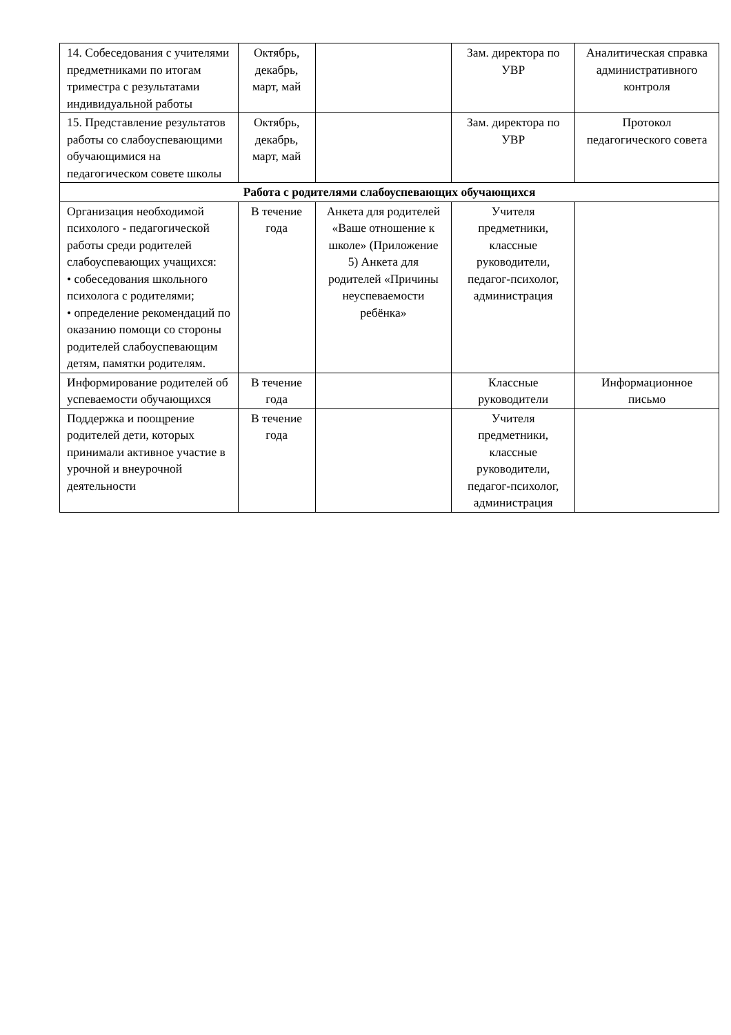| 14. Собеседования с учителями предметниками по итогам триместра с результатами индивидуальной работы | Октябрь, декабрь, март, май | | Зам. директора по УВР | Аналитическая справка административного контроля |
| 15. Представление результатов работы со слабоуспевающими обучающимися на педагогическом совете школы | Октябрь, декабрь, март, май | | Зам. директора по УВР | Протокол педагогического совета |
| Работа с родителями слабоуспевающих обучающихся | | | | |
| Организация необходимой психолого - педагогической работы среди родителей слабоуспевающих учащихся: • собеседования школьного психолога с родителями; • определение рекомендаций по оказанию помощи со стороны родителей слабоуспевающим детям, памятки родителям. | В течение года | Анкета для родителей «Ваше отношение к школе» (Приложение 5) Анкета для родителей «Причины неуспеваемости ребёнка» | Учителя предметники, классные руководители, педагог-психолог, администрация | |
| Информирование родителей об успеваемости обучающихся | В течение года | | Классные руководители | Информационное письмо |
| Поддержка и поощрение родителей дети, которых принимали активное участие в урочной и внеурочной деятельности | В течение года | | Учителя предметники, классные руководители, педагог-психолог, администрация | |